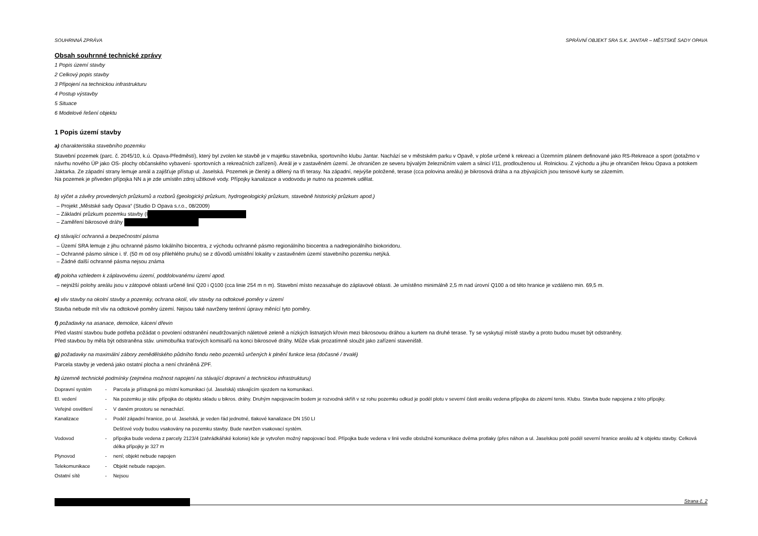SOUHRNNÁ ZPRÁVA SPRÁVNÍ OBJEKT SRA S.K. JANTAR – MĚSTSKÉ SADY OPAVA
Obsah souhrnné technické zprávy
1 Popis území stavby
2 Celkový popis stavby
3 Připojení na technickou infrastrukturu
4 Postup výstavby
5 Situace
6 Modelové řešení objektu
1 Popis území stavby
a) charakteristika stavebního pozemku
Stavební pozemek (parc. č. 2045/10, k.ú. Opava-Předměstí), který byl zvolen ke stavbě je v majetku stavebníka, sportovního klubu Jantar. Nachází se v městském parku v Opavě, v ploše určené k rekreaci a Územním plánem definované jako RS-Rekreace a sport (potažmo v návrhu nového ÚP jako OS- plochy občanského vybavení- sportovních a rekreačních zařízení). Areál je v zastavěném území. Je ohraničen ze severu bývalým železničním valem a silnicí I/11, prodlouženou ul. Rolnickou. Z východu a jihu je ohraničen řekou Opava a potokem Jaktarka. Ze západní strany lemuje areál a zajišťuje přístup ul. Jaselská. Pozemek je členitý a dělený na tři terasy. Na západní, nejvýše položené, terase (cca polovina areálu) je bikrosová dráha a na zbývajících jsou tenisové kurty se zázemím.
Na pozemek je přiveden přípojka NN a je zde umístěn zdroj užitkové vody. Přípojky kanalizace a vodovodu je nutno na pozemek udělat.
b) výčet a závěry provedených průzkumů a rozborů (geologický průzkum, hydrogeologický průzkum, stavebně historický průzkum apod.)
– Projekt „Městské sady Opava“ (Studio D Opava s.r.o., 08/2009)
– Základní průzkum pozemku stavby (I
– Zaměření bikrosové dráhy
c) stávající ochranná a bezpečnostní pásma
– Území SRA lemuje z jihu ochranné pásmo lokálního biocentra, z východu ochranné pásmo regionálního biocentra a nadregionálního biokoridoru.
– Ochranné pásmo silnice i. tř. (50 m od osy přilehlého pruhu) se z důvodů umístění lokality v zastavěném území stavebního pozemku netýká.
– Žádné další ochranné pásma nejsou známa
d) poloha vzhledem k záplavovému území, poddolovanému území apod.
– nejnižší polohy areálu jsou v zátopové oblasti určené linií Q20 i Q100 (cca linie 254 m n m). Stavební místo nezasahuje do záplavové oblasti. Je umístěno minimálně 2,5 m nad úrovní Q100 a od této hranice je vzdáleno min. 69,5 m.
e) vliv stavby na okolní stavby a pozemky, ochrana okolí, vliv stavby na odtokové poměry v území
Stavba nebude mít vliv na odtokové poměry území. Nejsou také navrženy terénní úpravy měnící tyto poměry.
f) požadavky na asanace, demolice, kácení dřevin
Před vlastní stavbou bude potřeba požádat o povolení odstranění neudržovaných náletové zeleně a nízkých listnatých křovin mezi bikrosovou dráhou a kurtem na druhé terase. Ty se vyskytují místě stavby a proto budou muset být odstraněny.
Před stavbou by měla být odstraněna stáv. unimobuňka traťových komisařů na konci bikrosové dráhy. Může však prozatímně sloužit jako zařízení staveniště.
g) požadavky na maximální zábory zemědělského půdního fondu nebo pozemků určených k plnění funkce lesa (dočasné / trvalé)
Parcela stavby je vedená jako ostatní plocha a není chráněná ZPF.
h) územně technické podmínky (zejména možnost napojení na stávající dopravní a technickou infrastrukturu)
| Dopravní systém | - | Parcela je přístupná po místní komunikaci (ul. Jaselská) stávajícím sjezdem na komunikaci. |
| El. vedení | - | Na pozemku je stáv. přípojka do objektu skladu u bikros. dráhy. Druhým napojovacím bodem je rozvodná skříň v sz rohu pozemku odkud je podél plotu v severní části areálu vedena přípojka do zázemí tenis. Klubu. Stavba bude napojena z této přípojky. |
| Veřejné osvětlení | - | V daném prostoru se nenachází. |
| Kanalizace | - | Podél západní hranice, po ul. Jaselská, je veden řád jednotné, tlakové kanalizace DN 150 LI |
| | | Dešťové vody budou vsakovány na pozemku stavby. Bude navržen vsakovací systém. |
| Vodovod | - | přípojka bude vedena z parcely 2123/4 (zahrádkářské kolonie) kde je vytvořen možný napojovací bod. Přípojka bude vedena v linii vedle obslužné komunikace dvěma protlaky (přes náhon a ul. Jaselskou poté podél severní hranice areálu až k objektu stavby. Celková délka přípojky je 327 m |
| Plynovod | - | není; objekt nebude napojen |
| Telekomunikace | - | Objekt nebude napojen. |
| Ostatní sítě | - | Nejsou |
Strana č. 2